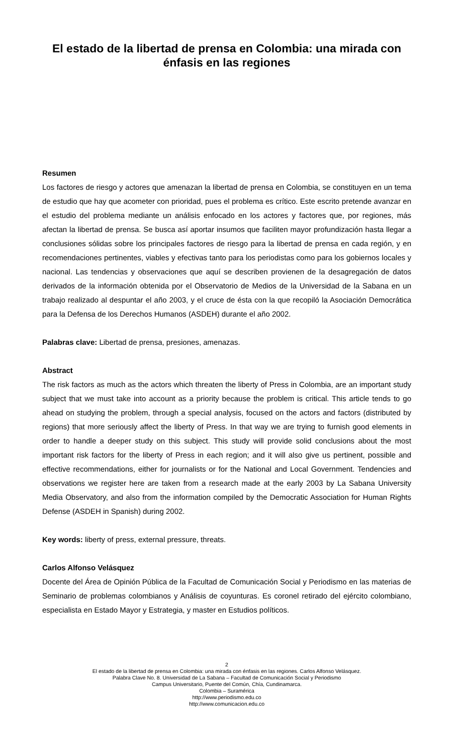El estado de la libertad de prensa en Colombia: una mirada con énfasis en las regiones
Resumen
Los factores de riesgo y actores que amenazan la libertad de prensa en Colombia, se constituyen en un tema de estudio que hay que acometer con prioridad, pues el problema es crítico. Este escrito pretende avanzar en el estudio del problema mediante un análisis enfocado en los actores y factores que, por regiones, más afectan la libertad de prensa. Se busca así aportar insumos que faciliten mayor profundización hasta llegar a conclusiones sólidas sobre los principales factores de riesgo para la libertad de prensa en cada región, y en recomendaciones pertinentes, viables y efectivas tanto para los periodistas como para los gobiernos locales y nacional. Las tendencias y observaciones que aquí se describen provienen de la desagregación de datos derivados de la información obtenida por el Observatorio de Medios de la Universidad de la Sabana en un trabajo realizado al despuntar el año 2003, y el cruce de ésta con la que recopiló la Asociación Democrática para la Defensa de los Derechos Humanos (ASDEH) durante el año 2002.
Palabras clave: Libertad de prensa, presiones, amenazas.
Abstract
The risk factors as much as the actors which threaten the liberty of Press in Colombia, are an important study subject that we must take into account as a priority because the problem is critical. This article tends to go ahead on studying the problem, through a special analysis, focused on the actors and factors (distributed by regions) that more seriously affect the liberty of Press. In that way we are trying to furnish good elements in order to handle a deeper study on this subject. This study will provide solid conclusions about the most important risk factors for the liberty of Press in each region; and it will also give us pertinent, possible and effective recommendations, either for journalists or for the National and Local Government. Tendencies and observations we register here are taken from a research made at the early 2003 by La Sabana University Media Observatory, and also from the information compiled by the Democratic Association for Human Rights Defense (ASDEH in Spanish) during 2002.
Key words: liberty of press, external pressure, threats.
Carlos Alfonso Velásquez
Docente del Área de Opinión Pública de la Facultad de Comunicación Social y Periodismo en las materias de Seminario de problemas colombianos y Análisis de coyunturas. Es coronel retirado del ejército colombiano, especialista en Estado Mayor y Estrategia, y master en Estudios políticos.
2
El estado de la libertad de prensa en Colombia: una mirada con énfasis en las regiones. Carlos Alfonso Velásquez.
Palabra Clave No. 8. Universidad de La Sabana – Facultad de Comunicación Social y Periodismo
Campus Universitario, Puente del Común, Chía, Cundinamarca.
Colombia – Suramérica
http://www.periodismo.edu.co
http://www.comunicacion.edu.co